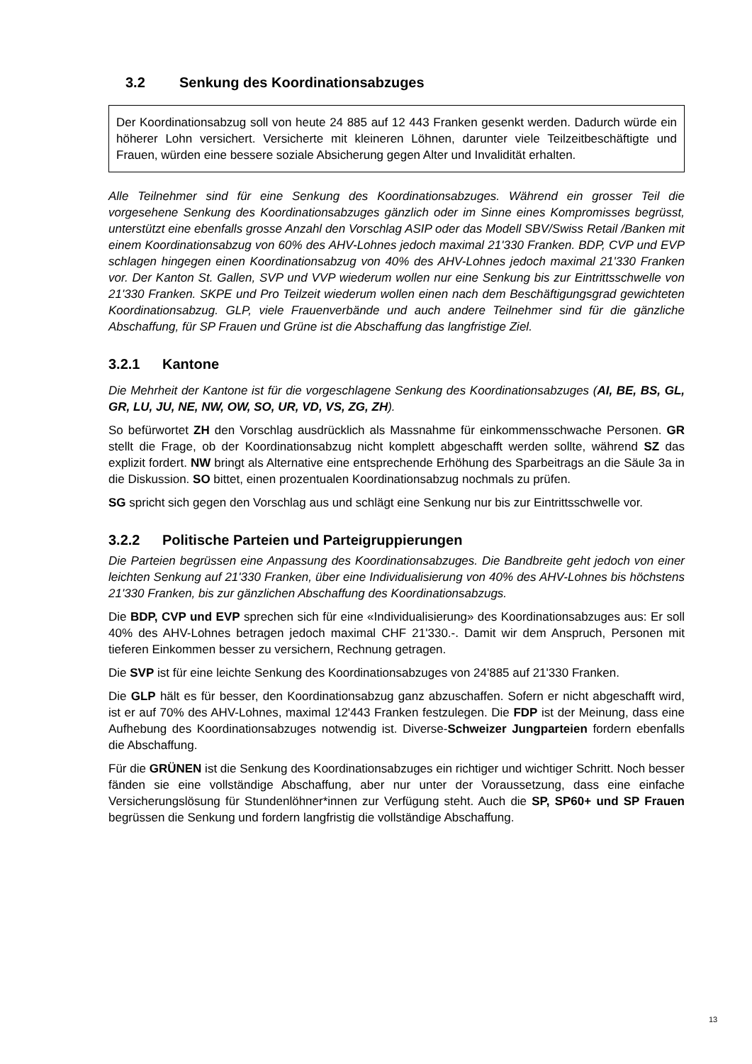3.2 Senkung des Koordinationsabzuges
Der Koordinationsabzug soll von heute 24 885 auf 12 443 Franken gesenkt werden. Dadurch würde ein höherer Lohn versichert. Versicherte mit kleineren Löhnen, darunter viele Teilzeitbeschäftigte und Frauen, würden eine bessere soziale Absicherung gegen Alter und Invalidität erhalten.
Alle Teilnehmer sind für eine Senkung des Koordinationsabzuges. Während ein grosser Teil die vorgesehene Senkung des Koordinationsabzuges gänzlich oder im Sinne eines Kompromisses begrüsst, unterstützt eine ebenfalls grosse Anzahl den Vorschlag ASIP oder das Modell SBV/Swiss Retail /Banken mit einem Koordinationsabzug von 60% des AHV-Lohnes jedoch maximal 21'330 Franken. BDP, CVP und EVP schlagen hingegen einen Koordinationsabzug von 40% des AHV-Lohnes jedoch maximal 21'330 Franken vor. Der Kanton St. Gallen, SVP und VVP wiederum wollen nur eine Senkung bis zur Eintrittsschwelle von 21'330 Franken. SKPE und Pro Teilzeit wiederum wollen einen nach dem Beschäftigungsgrad gewichteten Koordinationsabzug. GLP, viele Frauenverbände und auch andere Teilnehmer sind für die gänzliche Abschaffung, für SP Frauen und Grüne ist die Abschaffung das langfristige Ziel.
3.2.1 Kantone
Die Mehrheit der Kantone ist für die vorgeschlagene Senkung des Koordinationsabzuges (AI, BE, BS, GL, GR, LU, JU, NE, NW, OW, SO, UR, VD, VS, ZG, ZH).
So befürwortet ZH den Vorschlag ausdrücklich als Massnahme für einkommensschwache Personen. GR stellt die Frage, ob der Koordinationsabzug nicht komplett abgeschafft werden sollte, während SZ das explizit fordert. NW bringt als Alternative eine entsprechende Erhöhung des Sparbeitrags an die Säule 3a in die Diskussion. SO bittet, einen prozentualen Koordinationsabzug nochmals zu prüfen.
SG spricht sich gegen den Vorschlag aus und schlägt eine Senkung nur bis zur Eintrittsschwelle vor.
3.2.2 Politische Parteien und Parteigruppierungen
Die Parteien begrüssen eine Anpassung des Koordinationsabzuges. Die Bandbreite geht jedoch von einer leichten Senkung auf 21'330 Franken, über eine Individualisierung von 40% des AHV-Lohnes bis höchstens 21'330 Franken, bis zur gänzlichen Abschaffung des Koordinationsabzugs.
Die BDP, CVP und EVP sprechen sich für eine «Individualisierung» des Koordinationsabzuges aus: Er soll 40% des AHV-Lohnes betragen jedoch maximal CHF 21'330.-. Damit wir dem Anspruch, Personen mit tieferen Einkommen besser zu versichern, Rechnung getragen.
Die SVP ist für eine leichte Senkung des Koordinationsabzuges von 24'885 auf 21'330 Franken.
Die GLP hält es für besser, den Koordinationsabzug ganz abzuschaffen. Sofern er nicht abgeschafft wird, ist er auf 70% des AHV-Lohnes, maximal 12'443 Franken festzulegen. Die FDP ist der Meinung, dass eine Aufhebung des Koordinationsabzuges notwendig ist. Diverse-Schweizer Jungparteien fordern ebenfalls die Abschaffung.
Für die GRÜNEN ist die Senkung des Koordinationsabzuges ein richtiger und wichtiger Schritt. Noch besser fänden sie eine vollständige Abschaffung, aber nur unter der Voraussetzung, dass eine einfache Versicherungslösung für Stundenlöhner*innen zur Verfügung steht. Auch die SP, SP60+ und SP Frauen begrüssen die Senkung und fordern langfristig die vollständige Abschaffung.
13